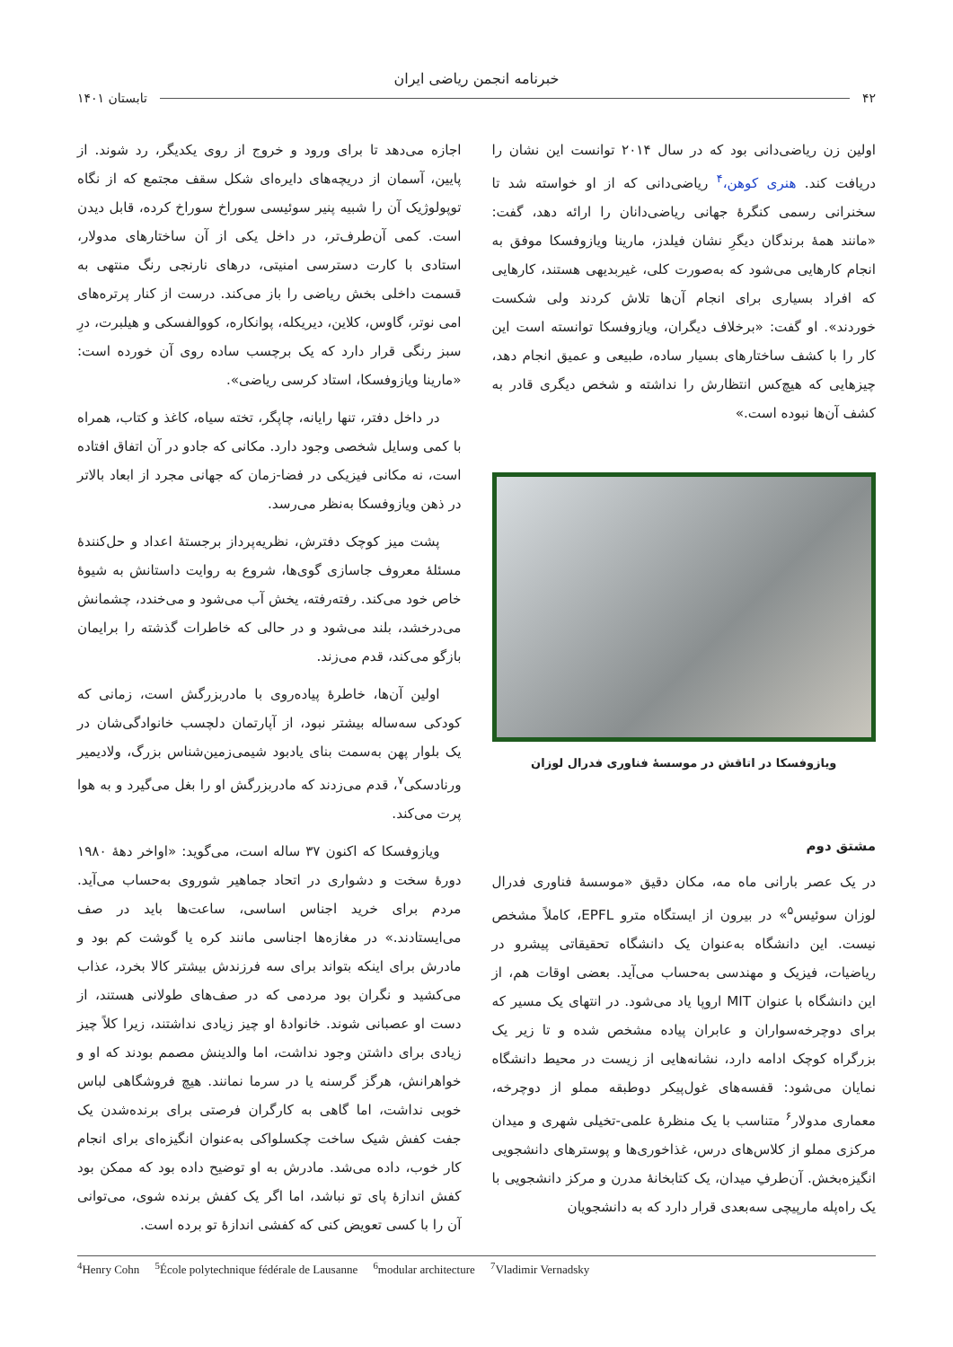خبرنامه انجمن ریاضی ایران
۴۲ تابستان ۱۴۰۱
اولین زن ریاضی‌دانی بود که در سال ۲۰۱۴ توانست این نشان را دریافت کند. هنری کوهن،<sup>۴</sup> ریاضی‌دانی که از او خواسته شد تا سخنرانی رسمی کنگرۀ جهانی ریاضی‌دانان را ارائه دهد، گفت: «مانند همۀ برندگان دیگرِ نشان فیلدز، مارینا ویازوفسکا موفق به انجام کارهایی می‌شود که به‌صورت کلی، غیربدیهی هستند، کارهایی که افراد بسیاری برای انجام آن‌ها تلاش کردند ولی شکست خوردند». او گفت: «برخلاف دیگران، ویازوفسکا توانسته است این کار را با کشف ساختارهای بسیار ساده، طبیعی و عمیق انجام دهد، چیزهایی که هیچ‌کس انتظارش را نداشته و شخص دیگری قادر به کشف آن‌ها نبوده است.»
ویازوفسکا در اتاقش در موسسۀ فناوری فدرال لوزان
مشتق دوم
در یک عصر بارانی ماه مه، مکان دقیق «موسسۀ فناوری فدرال لوزان سوئیس<sup>۵</sup>» در بیرون از ایستگاه مترو EPFL، کاملاً مشخص نیست. این دانشگاه به‌عنوان یک دانشگاه تحقیقاتی پیشرو در ریاضیات، فیزیک و مهندسی به‌حساب می‌آید. بعضی اوقات هم، از این دانشگاه با عنوان MIT اروپا یاد می‌شود. در انتهای یک مسیر که برای دوچرخه‌سواران و عابران پیاده مشخص شده و تا زیر یک بزرگراه کوچک ادامه دارد، نشانه‌هایی از زیست در محیط دانشگاه نمایان می‌شود: قفسه‌های غول‌پیکر دوطبقه مملو از دوچرخه، معماری مدولار<sup>۶</sup> متناسب با یک منظرۀ علمی-تخیلی شهری و میدان مرکزی مملو از کلاس‌های درس، غذاخوری‌ها و پوسترهای دانشجویی انگیزه‌بخش. آن‌طرفِ میدان، یک کتابخانۀ مدرن و مرکز دانشجویی با یک راه‌پله مارپیچی سه‌بعدی قرار دارد که به دانشجویان
اجازه می‌دهد تا برای ورود و خروج از روی یکدیگر، رد شوند. از پایین، آسمان از دریچه‌های دایره‌ای شکل سقف مجتمع که از نگاه توپولوژیک آن را شبیه پنیر سوئیسی سوراخ سوراخ کرده، قابل دیدن است. کمی آن‌طرف‌تر، در داخل یکی از آن ساختارهای مدولار، استادی با کارت دسترسی امنیتی، درهای نارنجی رنگ منتهی به قسمت داخلی بخش ریاضی را باز می‌کند. درست از کنار پرتره‌های امی نوتر، گاوس، کلاین، دیریکله، پوانکاره، کووالفسکی و هیلبرت، درِ سبز رنگی قرار دارد که یک برچسب ساده روی آن خورده است: «مارینا ویازوفسکا، استاد کرسی ریاضی».
در داخل دفتر، تنها رایانه، چاپگر، تخته سیاه، کاغذ و کتاب، همراه با کمی وسایل شخصی وجود دارد. مکانی که جادو در آن اتفاق افتاده است، نه مکانی فیزیکی در فضا-زمان که جهانی مجرد از ابعاد بالاتر در ذهن ویازوفسکا به‌نظر می‌رسد.
پشت میز کوچک دفترش، نظریه‌پرداز برجستۀ اعداد و حل‌کنندۀ مسئلۀ معروف جاسازی گوی‌ها، شروع به روایت داستانش به شیوۀ خاص خود می‌کند. رفته‌رفته، یخش آب می‌شود و می‌خندد، چشمانش می‌درخشد، بلند می‌شود و در حالی که خاطرات گذشته را برایمان بازگو می‌کند، قدم می‌زند.
اولین آن‌ها، خاطرۀ پیاده‌روی با مادربزرگش است، زمانی که کودکی سه‌ساله بیشتر نبود، از آپارتمان دلچسب خانوادگی‌شان در یک بلوار پهن به‌سمت بنای یادبود شیمی‌زمین‌شناس بزرگ، ولادیمیر ورنادسکی<sup>۷</sup>، قدم می‌زدند که مادربزرگش او را بغل می‌گیرد و به هوا پرت می‌کند.
ویازوفسکا که اکنون ۳۷ ساله است، می‌گوید: «اواخر دهۀ ۱۹۸۰ دورۀ سخت و دشواری در اتحاد جماهیر شوروی به‌حساب می‌آید. مردم برای خرید اجناس اساسی، ساعت‌ها باید در صف می‌ایستادند.» در مغازه‌ها اجناسی مانند کره یا گوشت کم بود و مادرش برای اینکه بتواند برای سه فرزندش بیشتر کالا بخرد، عذاب می‌کشید و نگران بود مردمی که در صف‌های طولانی هستند، از دست او عصبانی شوند. خانوادۀ او چیز زیادی نداشتند، زیرا کلاً چیز زیادی برای داشتن وجود نداشت، اما والدینش مصمم بودند که او و خواهرانش، هرگز گرسنه یا در سرما نمانند. هیچ فروشگاهی لباس خوبی نداشت، اما گاهی به کارگران فرصتی برای برنده‌شدن یک جفت کفش شیک ساخت چکسلواکی به‌عنوان انگیزه‌ای برای انجام کار خوب، داده می‌شد. مادرش به او توضیح داده بود که ممکن بود کفش اندازۀ پای تو نباشد، اما اگر یک کفش برنده شوی، می‌توانی آن را با کسی تعویض کنی که کفشی اندازۀ تو برده است.
<sup>4</sup> Henry Cohn <sup>5</sup>École polytechnique fédérale de Lausanne <sup>6</sup>modular architecture <sup>7</sup>Vladimir Vernadsky